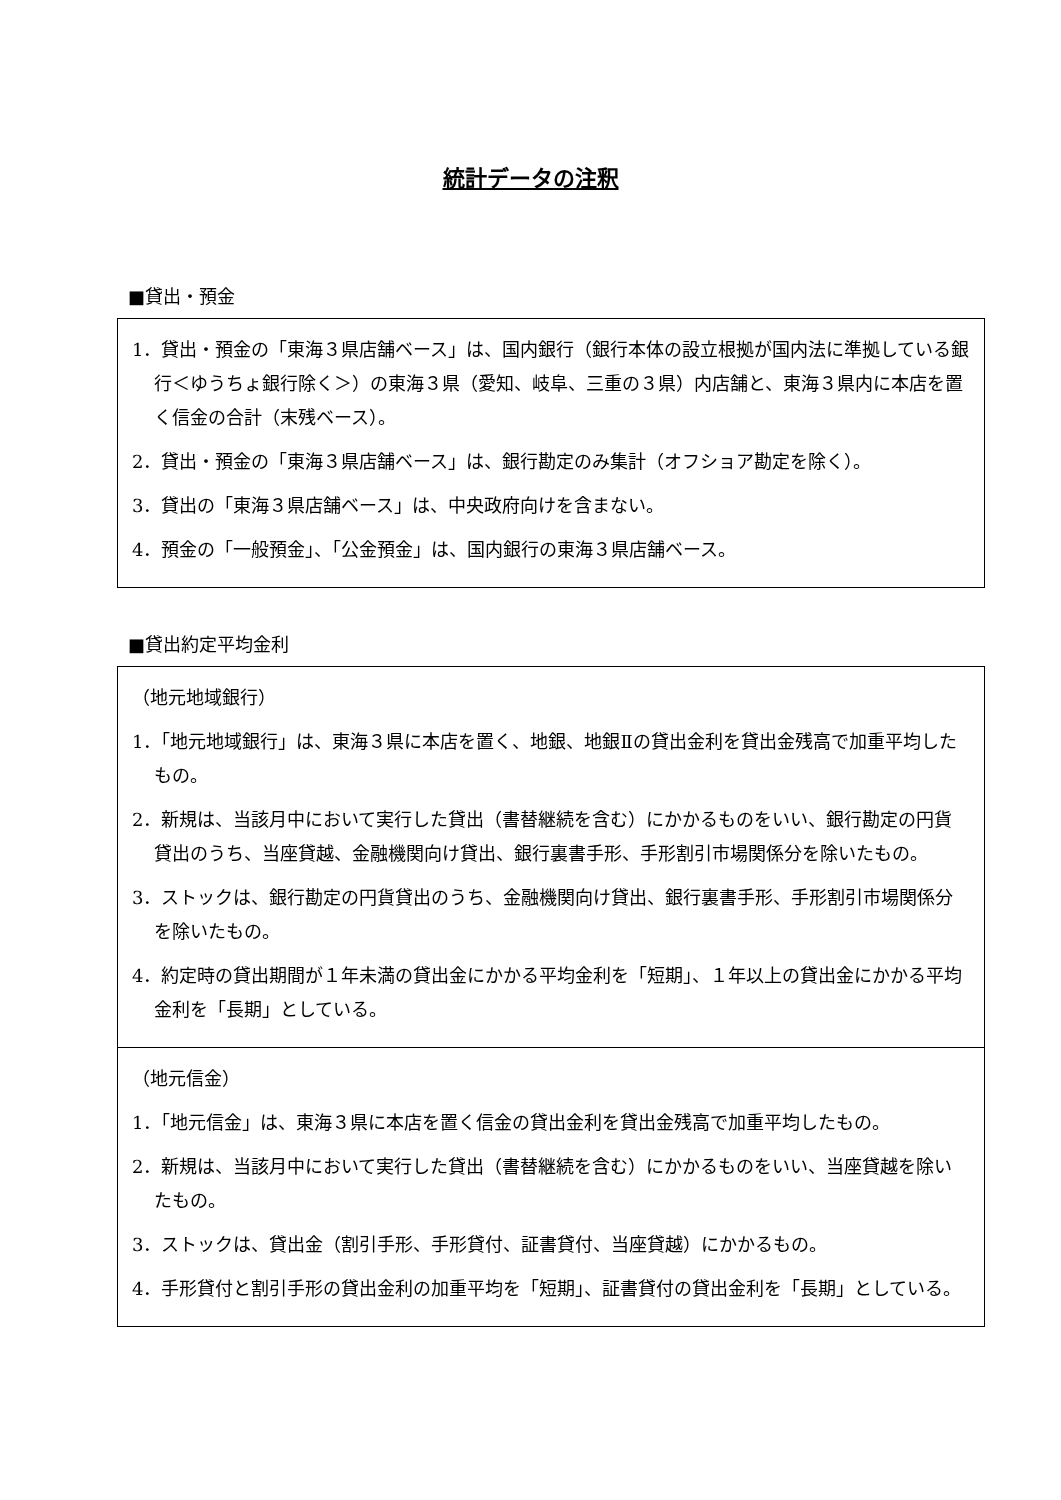統計データの注釈
■貸出・預金
1．貸出・預金の「東海３県店舗ベース」は、国内銀行（銀行本体の設立根拠が国内法に準拠している銀行＜ゆうちょ銀行除く＞）の東海３県（愛知、岐阜、三重の３県）内店舗と、東海３県内に本店を置く信金の合計（末残ベース）。
2．貸出・預金の「東海３県店舗ベース」は、銀行勘定のみ集計（オフショア勘定を除く）。
3．貸出の「東海３県店舗ベース」は、中央政府向けを含まない。
4．預金の「一般預金」、「公金預金」は、国内銀行の東海３県店舗ベース。
■貸出約定平均金利
（地元地域銀行）
1．「地元地域銀行」は、東海３県に本店を置く、地銀、地銀Ⅱの貸出金利を貸出金残高で加重平均したもの。
2．新規は、当該月中において実行した貸出（書替継続を含む）にかかるものをいい、銀行勘定の円貨貸出のうち、当座貸越、金融機関向け貸出、銀行裏書手形、手形割引市場関係分を除いたもの。
3．ストックは、銀行勘定の円貨貸出のうち、金融機関向け貸出、銀行裏書手形、手形割引市場関係分を除いたもの。
4．約定時の貸出期間が１年未満の貸出金にかかる平均金利を「短期」、１年以上の貸出金にかかる平均金利を「長期」としている。
（地元信金）
1．「地元信金」は、東海３県に本店を置く信金の貸出金利を貸出金残高で加重平均したもの。
2．新規は、当該月中において実行した貸出（書替継続を含む）にかかるものをいい、当座貸越を除いたもの。
3．ストックは、貸出金（割引手形、手形貸付、証書貸付、当座貸越）にかかるもの。
4．手形貸付と割引手形の貸出金利の加重平均を「短期」、証書貸付の貸出金利を「長期」としている。